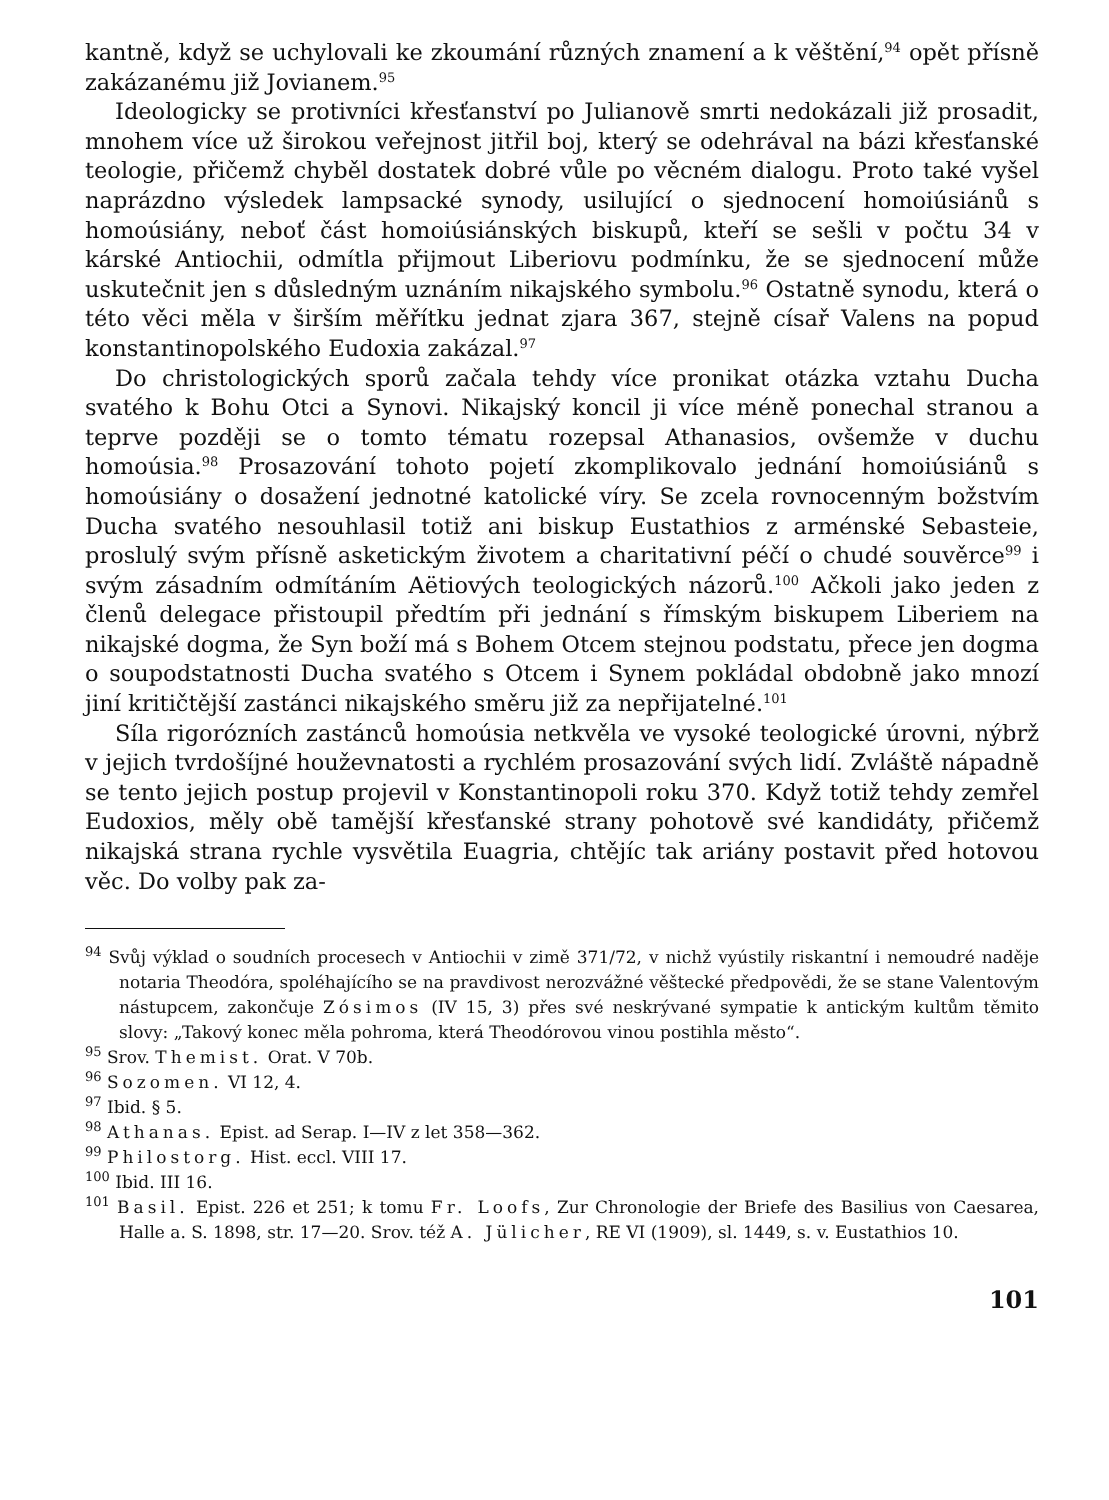kantně, když se uchylovali ke zkoumání různých znamení a k věštění,<sup>94</sup> opět přísně zakázanému již Jovianem.<sup>95</sup>
Ideologicky se protivníci křesťanství po Julianově smrti nedokázali již prosadit, mnohem více už širokou veřejnost jitřil boj, který se odehrával na bázi křesťanské teologie, přičemž chyběl dostatek dobré vůle po věcném dialogu. Proto také vyšel naprázdno výsledek lampsacké synody, usilující o sjednocení homoiúsiánů s homoúsiány, neboť část homoiúsiánských biskupů, kteří se sešli v počtu 34 v kárské Antiochii, odmítla přijmout Liberiovu podmínku, že se sjednocení může uskutečnit jen s důsledným uznáním nikajského symbolu.<sup>96</sup> Ostatně synodu, která o této věci měla v širším měřítku jednat zjara 367, stejně císař Valens na popud konstantinopolského Eudoxia zakázal.<sup>97</sup>
Do christologických sporů začala tehdy více pronikat otázka vztahu Ducha svatého k Bohu Otci a Synovi. Nikajský koncil ji více méně ponechal stranou a teprve později se o tomto tématu rozepsal Athanasios, ovšemže v duchu homoúsia.<sup>98</sup> Prosazování tohoto pojetí zkomplikovalo jednání homoiúsiánů s homoúsiány o dosažení jednotné katolické víry. Se zcela rovnocenným božstvím Ducha svatého nesouhlasil totiž ani biskup Eustathios z arménské Sebasteie, proslulý svým přísně asketickým životem a charitativní péčí o chudé souvěrce<sup>99</sup> i svým zásadním odmítáním Aëtiových teologických názorů.<sup>100</sup> Ačkoli jako jeden z členů delegace přistoupil předtím při jednání s římským biskupem Liberiem na nikajské dogma, že Syn boží má s Bohem Otcem stejnou podstatu, přece jen dogma o soupodstatnosti Ducha svatého s Otcem i Synem pokládal obdobně jako mnozí jiní kritičtější zastánci nikajského směru již za nepřijatelné.<sup>101</sup>
Síla rigorózních zastánců homoúsia netkvěla ve vysoké teologické úrovni, nýbrž v jejich tvrdošíjné houževnatosti a rychlém prosazování svých lidí. Zvláště nápadně se tento jejich postup projevil v Konstantinopoli roku 370. Když totiž tehdy zemřel Eudoxios, měly obě tamější křesťanské strany pohotově své kandidáty, přičemž nikajská strana rychle vysvětila Euagria, chtějíc tak ariány postavit před hotovou věc. Do volby pak za-
<sup>94</sup> Svůj výklad o soudních procesech v Antiochii v zimě 371/72, v nichž vyústily riskantní i nemoudré naděje notaria Theodóra, spoléhajícího se na pravdivost nerozvážné věštecké předpovědi, že se stane Valentovým nástupcem, zakončuje Zósimos (IV 15, 3) přes své neskrývané sympatie k antickým kultům těmito slovy: „Takový konec měla pohroma, která Theodórovou vinou postihla město“.
<sup>95</sup> Srov. Themist. Orat. V 70b.
<sup>96</sup> Sozomen. VI 12, 4.
<sup>97</sup> Ibid. § 5.
<sup>98</sup> Athanas. Epist. ad Serap. I—IV z let 358—362.
<sup>99</sup> Philostorg. Hist. eccl. VIII 17.
<sup>100</sup> Ibid. III 16.
<sup>101</sup> Basil. Epist. 226 et 251; k tomu Fr. Loofs, Zur Chronologie der Briefe des Basilius von Caesarea, Halle a. S. 1898, str. 17—20. Srov. též A. Jülicher, RE VI (1909), sl. 1449, s. v. Eustathios 10.
101